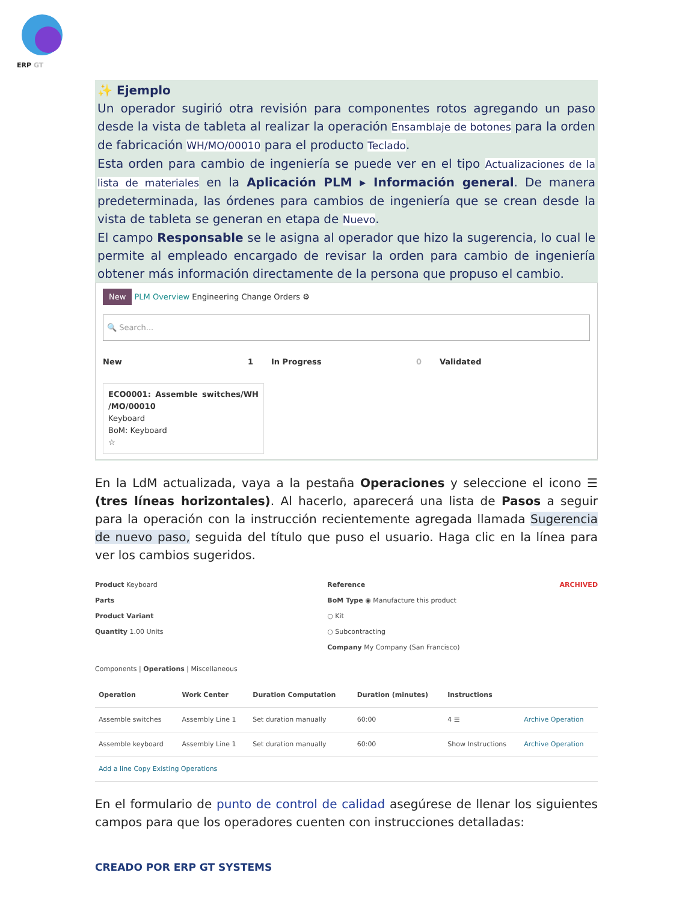ERP GT
✨ Ejemplo
Un operador sugirió otra revisión para componentes rotos agregando un paso desde la vista de tableta al realizar la operación Ensamblaje de botones para la orden de fabricación WH/MO/00010 para el producto Teclado.
Esta orden para cambio de ingeniería se puede ver en el tipo Actualizaciones de la lista de materiales en la Aplicación PLM ▸ Información general. De manera predeterminada, las órdenes para cambios de ingeniería que se crean desde la vista de tableta se generan en etapa de Nuevo.
El campo Responsable se le asigna al operador que hizo la sugerencia, lo cual le permite al empleado encargado de revisar la orden para cambio de ingeniería obtener más información directamente de la persona que propuso el cambio.
New PLM Overview Engineering Change Orders ⚙
🔍 Search...
New 1 In Progress 0 Validated
ECO0001: Assemble switches/WH /MO/00010
Keyboard
BoM: Keyboard
☆
En la LdM actualizada, vaya a la pestaña Operaciones y seleccione el icono ☰ (tres líneas horizontales). Al hacerlo, aparecerá una lista de Pasos a seguir para la operación con la instrucción recientemente agregada llamada Sugerencia de nuevo paso, seguida del título que puso el usuario. Haga clic en la línea para ver los cambios sugeridos.
Product Keyboard
Parts
Product Variant
Quantity 1.00 Units
Reference
BoM Type ◉ Manufacture this product
○ Kit
○ Subcontracting
Company My Company (San Francisco)
ARCHIVED
Components | Operations | Miscellaneous
| Operation | Work Center | Duration Computation | Duration (minutes) | Instructions | |
| --- | --- | --- | --- | --- | --- |
| Assemble switches | Assembly Line 1 | Set duration manually | 60:00 | 4 ☰ | Archive Operation |
| Assemble keyboard | Assembly Line 1 | Set duration manually | 60:00 | Show Instructions | Archive Operation |
| Add a line Copy Existing Operations | | | | | |
En el formulario de punto de control de calidad asegúrese de llenar los siguientes campos para que los operadores cuenten con instrucciones detalladas:
CREADO POR ERP GT SYSTEMS